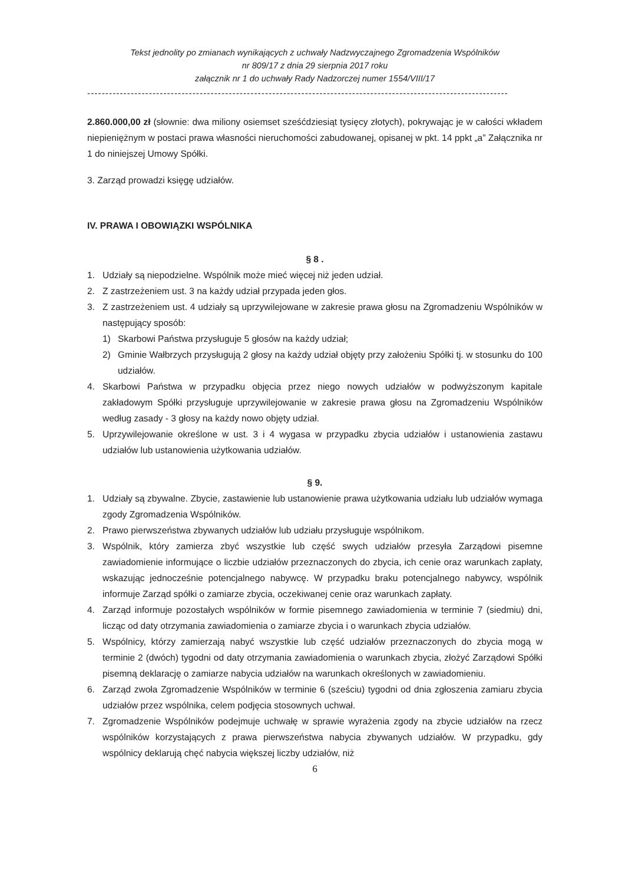Tekst jednolity po zmianach wynikających z uchwały Nadzwyczajnego Zgromadzenia Wspólników
nr 809/17 z dnia 29 sierpnia 2017 roku
załącznik nr 1 do uchwały Rady Nadzorczej numer 1554/VIII/17
--------------------------------------------------------------------------------------------------------------------
2.860.000,00 zł (słownie: dwa miliony osiemset sześćdziesiąt tysięcy złotych), pokrywając je w całości wkładem niepieniężnym w postaci prawa własności nieruchomości zabudowanej, opisanej w pkt. 14 ppkt „a” Załącznika nr 1 do niniejszej Umowy Spółki.
3. Zarząd prowadzi księgę udziałów.
IV. PRAWA I OBOWIĄZKI WSPÓLNIKA
§ 8 .
1. Udziały są niepodzielne. Wspólnik może mieć więcej niż jeden udział.
2. Z zastrzeżeniem ust. 3 na każdy udział przypada jeden głos.
3. Z zastrzeżeniem ust. 4 udziały są uprzywilejowane w zakresie prawa głosu na Zgromadzeniu Wspólników w następujący sposób:
1) Skarbowi Państwa przysługuje 5 głosów na każdy udział;
2) Gminie Wałbrzych przysługują 2 głosy na każdy udział objęty przy założeniu Spółki tj. w stosunku do 100 udziałów.
4. Skarbowi Państwa w przypadku objęcia przez niego nowych udziałów w podwyższonym kapitale zakładowym Spółki przysługuje uprzywilejowanie w zakresie prawa głosu na Zgromadzeniu Wspólników według zasady - 3 głosy na każdy nowo objęty udział.
5. Uprzywilejowanie określone w ust. 3 i 4 wygasa w przypadku zbycia udziałów i ustanowienia zastawu udziałów lub ustanowienia użytkowania udziałów.
§ 9.
1. Udziały są zbywalne. Zbycie, zastawienie lub ustanowienie prawa użytkowania udziału lub udziałów wymaga zgody Zgromadzenia Wspólników.
2. Prawo pierwszeństwa zbywanych udziałów lub udziału przysługuje wspólnikom.
3. Wspólnik, który zamierza zbyć wszystkie lub część swych udziałów przesyła Zarządowi pisemne zawiadomienie informujące o liczbie udziałów przeznaczonych do zbycia, ich cenie oraz warunkach zapłaty, wskazując jednocześnie potencjalnego nabywcę. W przypadku braku potencjalnego nabywcy, wspólnik informuje Zarząd spółki o zamiarze zbycia, oczekiwanej cenie oraz warunkach zapłaty.
4. Zarząd informuje pozostałych wspólników w formie pisemnego zawiadomienia w terminie 7 (siedmiu) dni, licząc od daty otrzymania zawiadomienia o zamiarze zbycia i o warunkach zbycia udziałów.
5. Wspólnicy, którzy zamierzają nabyć wszystkie lub część udziałów przeznaczonych do zbycia mogą w terminie 2 (dwóch) tygodni od daty otrzymania zawiadomienia o warunkach zbycia, złożyć Zarządowi Spółki pisemną deklarację o zamiarze nabycia udziałów na warunkach określonych w zawiadomieniu.
6. Zarząd zwoła Zgromadzenie Wspólników w terminie 6 (sześciu) tygodni od dnia zgłoszenia zamiaru zbycia udziałów przez wspólnika, celem podjęcia stosownych uchwał.
7. Zgromadzenie Wspólników podejmuje uchwałę w sprawie wyrażenia zgody na zbycie udziałów na rzecz wspólników korzystających z prawa pierwszeństwa nabycia zbywanych udziałów. W przypadku, gdy wspólnicy deklarują chęć nabycia większej liczby udziałów, niż
6